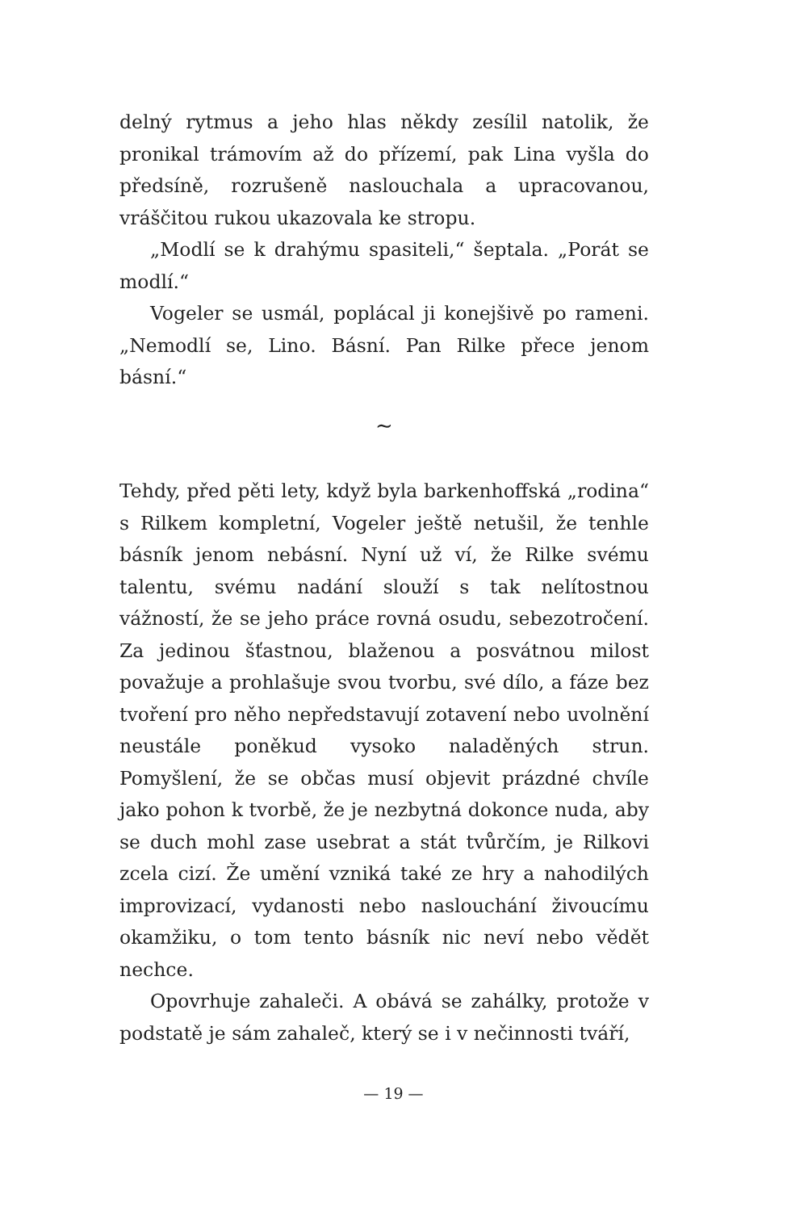delný rytmus a jeho hlas někdy zesílil natolik, že pronikal trámovím až do přízemí, pak Lina vyšla do předsíně, rozrušeně naslouchala a upracovanou, vráščitou rukou ukazovala ke stropu.
„Modlí se k drahýmu spasiteli,“ šeptala. „Porát se modlí.“
Vogeler se usmál, poplácal ji konejšivě po rameni. „Nemodlí se, Lino. Básní. Pan Rilke přece jenom básní.“
∼
Tehdy, před pěti lety, když byla barkenhoffská „rodina“ s Rilkem kompletní, Vogeler ještě netušil, že tenhle básník jenom nebásní. Nyní už ví, že Rilke svému talentu, svému nadání slouží s tak nelítostnou vážností, že se jeho práce rovná osudu, sebezotročení. Za jedinou šťastnou, blaženou a posvátnou milost považuje a prohlašuje svou tvorbu, své dílo, a fáze bez tvoření pro něho nepředstavují zotavení nebo uvolnění neustále poněkud vysoko naladěných strun. Pomyšlení, že se občas musí objevit prázdné chvíle jako pohon k tvorbě, že je nezbytná dokonce nuda, aby se duch mohl zase usebrat a stát tvůrčím, je Rilkovi zcela cizí. Že umění vzniká také ze hry a nahodilých improvizací, vydanosti nebo naslouchání živoucímu okamžiku, o tom tento básník nic neví nebo vědět nechce.
Opovrhuje zahaleči. A obává se zahálky, protože v podstatě je sám zahaleč, který se i v nečinnosti tváří,
— 19 —